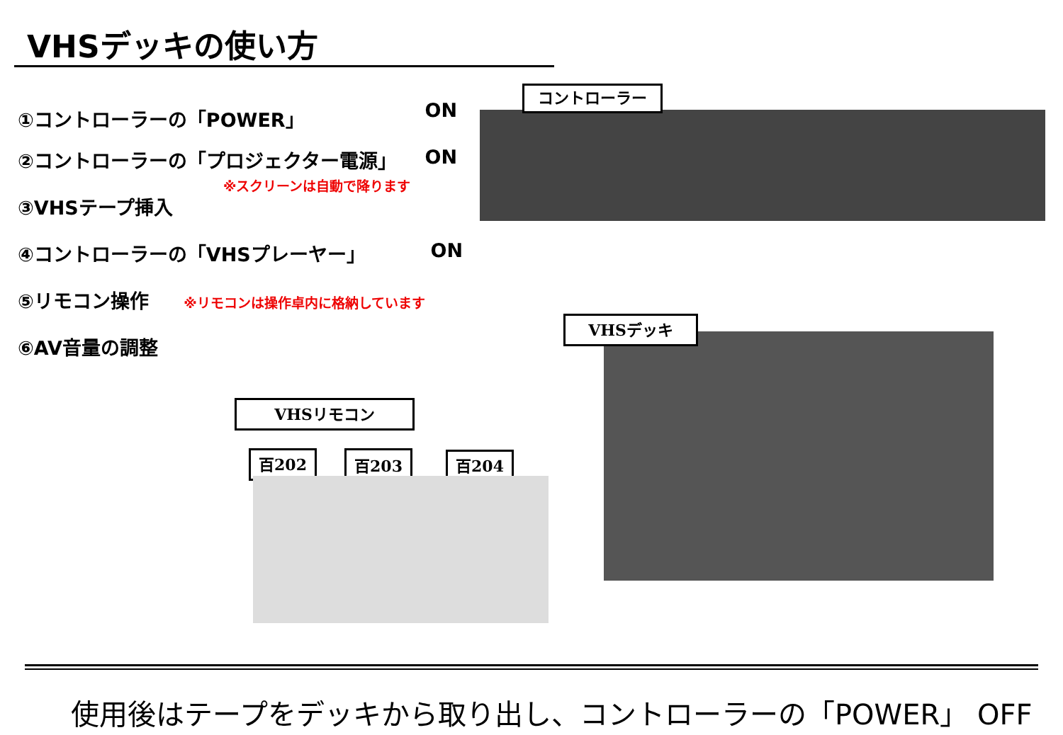VHSデッキの使い方
①コントローラーの「POWER」 ON
②コントローラーの「プロジェクター電源」 ON
※スクリーンは自動で降ります
③VHSテープ挿入
④コントローラーの「VHSプレーヤー」 ON
⑤リモコン操作 ※リモコンは操作卓内に格納しています
⑥AV音量の調整
コントローラー
VHSデッキ
VHSリモコン
百202 百203 百204
使用後はテープをデッキから取り出し、コントローラーの「POWER」 OFF